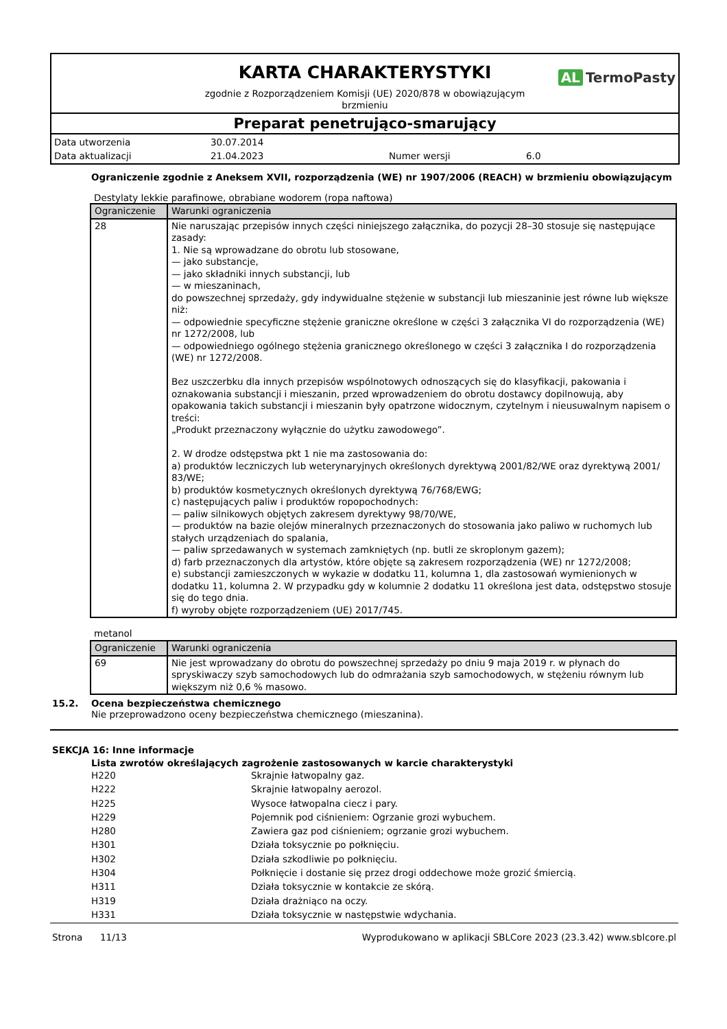KARTA CHARAKTERYSTYKI
AL TermoPasty
zgodnie z Rozporządzeniem Komisji (UE) 2020/878 w obowiązującym
brzmieniu
Preparat penetrująco-smarujący
Data utworzenia
30.07.2014
Data aktualizacji
21.04.2023
Numer wersji
6.0
Ograniczenie zgodnie z Aneksem XVII, rozporządzenia (WE) nr 1907/2006 (REACH) w brzmieniu obowiązującym
Destylaty lekkie parafinowe, obrabiane wodorem (ropa naftowa)
| Ograniczenie | Warunki ograniczenia |
| --- | --- |
| 28 | Nie naruszając przepisów innych części niniejszego załącznika, do pozycji 28–30 stosuje się następujące zasady: 1. Nie są wprowadzane do obrotu lub stosowane, — jako substancje, — jako składniki innych substancji, lub — w mieszaninach, do powszechnej sprzedaży, gdy indywidualne stężenie w substancji lub mieszaninie jest równe lub większe niż: — odpowiednie specyficzne stężenie graniczne określone w części 3 załącznika VI do rozporządzenia (WE) nr 1272/2008, lub — odpowiedniego ogólnego stężenia granicznego określonego w części 3 załącznika I do rozporządzenia (WE) nr 1272/2008. Bez uszczerbku dla innych przepisów wspólnotowych odnoszących się do klasyfikacji, pakowania i oznakowania substancji i mieszanin, przed wprowadzeniem do obrotu dostawcy dopilnowują, aby opakowania takich substancji i mieszanin były opatrzone widocznym, czytelnym i nieusuwalnym napisem o treści: „Produkt przeznaczony wyłącznie do użytku zawodowego”. 2. W drodze odstępstwa pkt 1 nie ma zastosowania do: a) produktów leczniczych lub weterynaryjnych określonych dyrektywą 2001/82/WE oraz dyrektywą 2001/ 83/WE; b) produktów kosmetycznych określonych dyrektywą 76/768/EWG; c) następujących paliw i produktów ropopochodnych: — paliw silnikowych objętych zakresem dyrektywy 98/70/WE, — produktów na bazie olejów mineralnych przeznaczonych do stosowania jako paliwo w ruchomych lub stałych urządzeniach do spalania, — paliw sprzedawanych w systemach zamkniętych (np. butli ze skroplonym gazem); d) farb przeznaczonych dla artystów, które objęte są zakresem rozporządzenia (WE) nr 1272/2008; e) substancji zamieszczonych w wykazie w dodatku 11, kolumna 1, dla zastosowań wymienionych w dodatku 11, kolumna 2. W przypadku gdy w kolumnie 2 dodatku 11 określona jest data, odstępstwo stosuje się do tego dnia. f) wyroby objęte rozporządzeniem (UE) 2017/745. |
metanol
| Ograniczenie | Warunki ograniczenia |
| --- | --- |
| 69 | Nie jest wprowadzany do obrotu do powszechnej sprzedaży po dniu 9 maja 2019 r. w płynach do spryskiwaczy szyb samochodowych lub do odmrażania szyb samochodowych, w stężeniu równym lub większym niż 0,6 % masowo. |
15.2. Ocena bezpieczeństwa chemicznego
Nie przeprowadzono oceny bezpieczeństwa chemicznego (mieszanina).
SEKCJA 16: Inne informacje
Lista zwrotów określających zagrożenie zastosowanych w karcie charakterystyki
H220
Skrajnie łatwopalny gaz.
H222
Skrajnie łatwopalny aerozol.
H225
Wysoce łatwopalna ciecz i pary.
H229
Pojemnik pod ciśnieniem: Ogrzanie grozi wybuchem.
H280
Zawiera gaz pod ciśnieniem; ogrzanie grozi wybuchem.
H301
Działa toksycznie po połknięciu.
H302
Działa szkodliwie po połknięciu.
H304
Połknięcie i dostanie się przez drogi oddechowe może grozić śmiercią.
H311
Działa toksycznie w kontakcie ze skórą.
H319
Działa drażniąco na oczy.
H331
Działa toksycznie w następstwie wdychania.
Strona 11/13 Wyprodukowano w aplikacji SBLCore 2023 (23.3.42) www.sblcore.pl